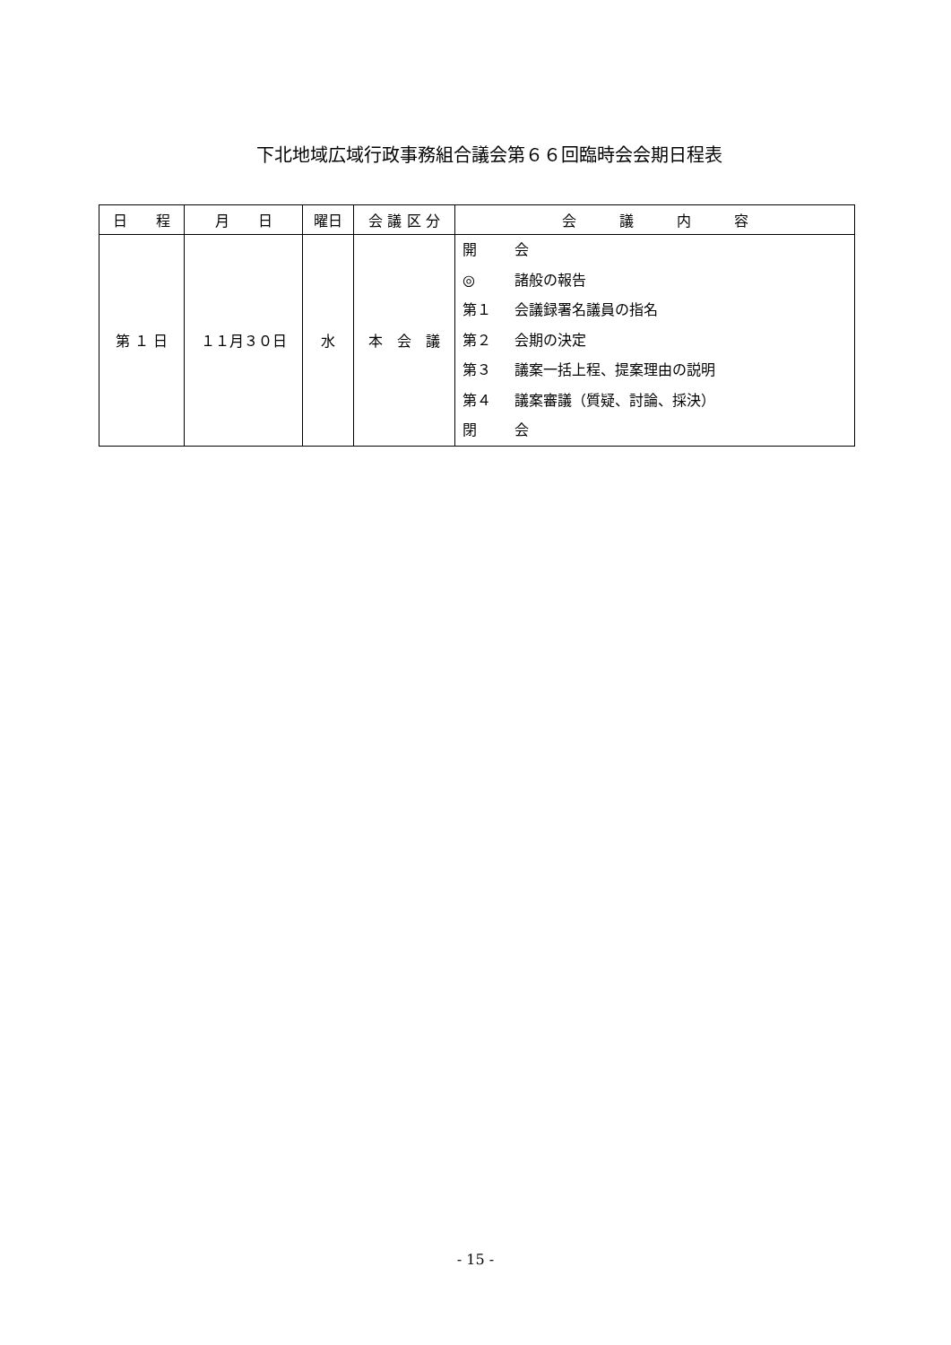下北地域広域行政事務組合議会第６６回臨時会会期日程表
| 日 程 | 月 日 | 曜日 | 会 議 区 分 | 会 議 内 容 |
| --- | --- | --- | --- | --- |
| 第 １ 日 | １１月３０日 | 水 | 本 会 議 | 開 会 ◎ 諸般の報告 第１ 会議録署名議員の指名 第２ 会期の決定 第３ 議案一括上程、提案理由の説明 第４ 議案審議（質疑、討論、採決） 閉 会 |
- 15 -